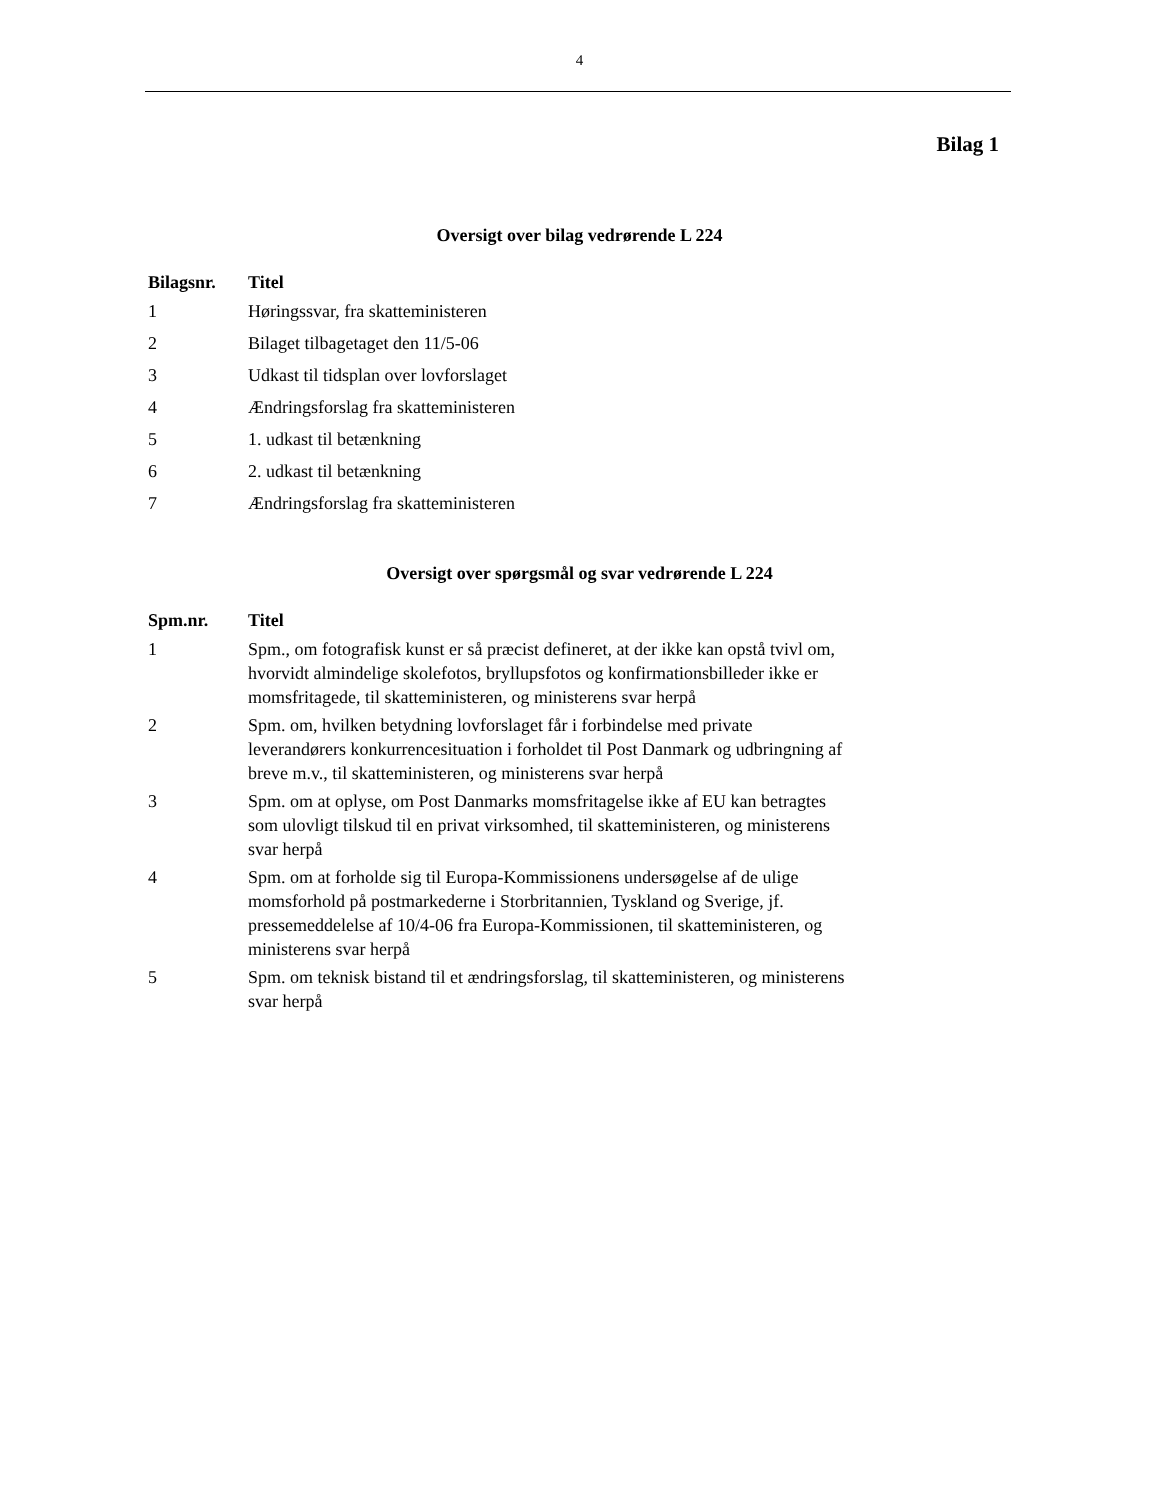4
Bilag 1
Oversigt over bilag vedrørende L 224
| Bilagsnr. | Titel |
| --- | --- |
| 1 | Høringssvar, fra skatteministeren |
| 2 | Bilaget tilbagetaget den 11/5-06 |
| 3 | Udkast til tidsplan over lovforslaget |
| 4 | Ændringsforslag fra skatteministeren |
| 5 | 1. udkast til betænkning |
| 6 | 2. udkast til betænkning |
| 7 | Ændringsforslag fra skatteministeren |
Oversigt over spørgsmål og svar vedrørende L 224
| Spm.nr. | Titel |
| --- | --- |
| 1 | Spm., om fotografisk kunst er så præcist defineret, at der ikke kan opstå tvivl om, hvorvidt almindelige skolefotos, bryllupsfotos og konfirmationsbilleder ikke er momsfritagede, til skatteministeren, og ministerens svar herpå |
| 2 | Spm. om, hvilken betydning lovforslaget får i forbindelse med private leverandørers konkurrencesituation i forholdet til Post Danmark og udbringning af breve m.v., til skatteministeren, og ministerens svar herpå |
| 3 | Spm. om at oplyse, om Post Danmarks momsfritagelse ikke af EU kan betragtes som ulovligt tilskud til en privat virksomhed, til skatteministeren, og ministerens svar herpå |
| 4 | Spm. om at forholde sig til Europa-Kommissionens undersøgelse af de ulige momsforhold på postmarkederne i Storbritannien, Tyskland og Sverige, jf. pressemeddelelse af 10/4-06 fra Europa-Kommissionen, til skatteministeren, og ministerens svar herpå |
| 5 | Spm. om teknisk bistand til et ændringsforslag, til skatteministeren, og ministerens svar herpå |